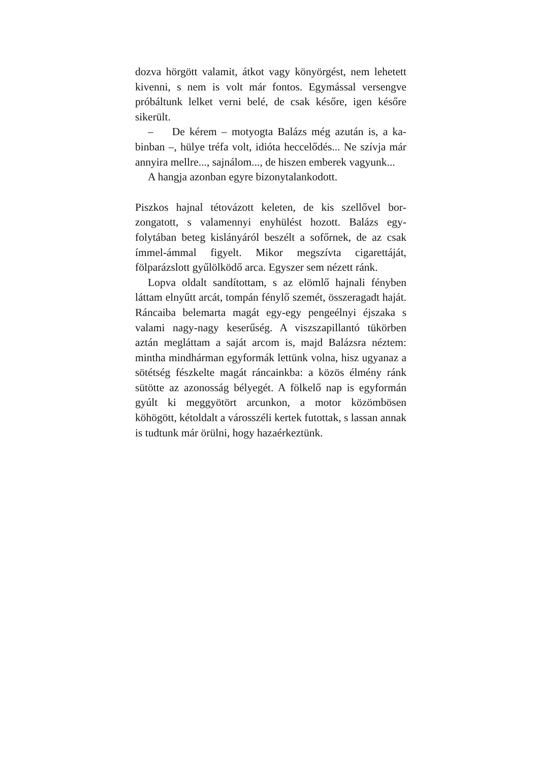dozva hörgött valamit, átkot vagy könyörgést, nem le­hetett kivenni, s nem is volt már fontos. Egymással versengve próbáltunk lelket verni belé, de csak későre, igen későre sikerült.
– De kérem – motyogta Balázs még azután is, a ka­binban –, hülye tréfa volt, idióta heccelődés... Ne szívja már annyira mellre..., sajnálom..., de hiszen emberek vagyunk...
A hangja azonban egyre bizonytalankodott.
Piszkos hajnal tétovázott keleten, de kis szellővel bor­zongatott, s valamennyi enyhülést hozott. Balázs egy­folytában beteg kislányáról beszélt a sofőrnek, de az csak ímmel-ámmal figyelt. Mikor megszívta cigarettá­ját, fölparázslott gyűlölködő arca. Egyszer sem nézett ránk.
Lopva oldalt sandítottam, s az elömlő hajnali fény­ben láttam elnyűtt arcát, tompán fénylő szemét, össze­ragadt haját. Ráncaiba belemarta magát egy-egy pen­geélnyi éjszaka s valami nagy-nagy keserűség. A visz­szapillantó tükörben aztán megláttam a saját arcom is, majd Balázsra néztem: mintha mindhárman egyformák lettünk volna, hisz ugyanaz a sötétség fészkelte magát ráncainkba: a közös élmény ránk sütötte az azonosság bélyegét. A fölkelő nap is egyformán gyúlt ki meggyö­tört arcunkon, a motor közömbösen köhögött, kétoldalt a városszéli kertek futottak, s lassan annak is tudtunk már örülni, hogy hazaérkeztünk.